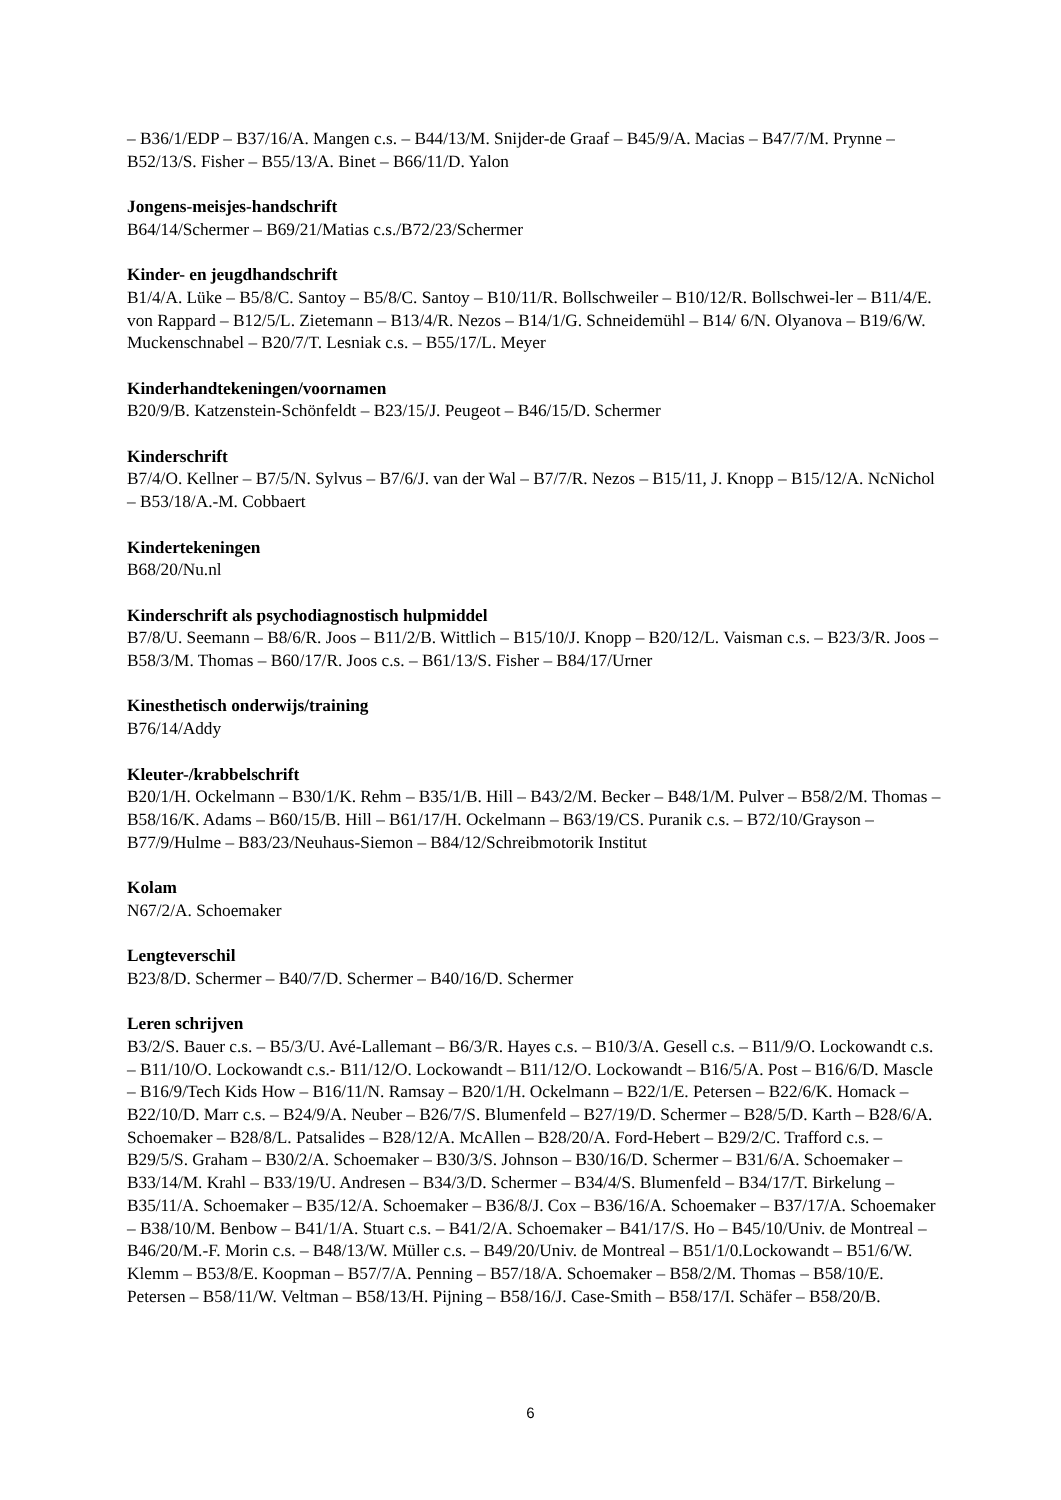– B36/1/EDP – B37/16/A. Mangen c.s. – B44/13/M. Snijder-de Graaf – B45/9/A. Macias – B47/7/M. Prynne – B52/13/S. Fisher – B55/13/A. Binet – B66/11/D. Yalon
Jongens-meisjes-handschrift
B64/14/Schermer – B69/21/Matias c.s./B72/23/Schermer
Kinder- en jeugdhandschrift
B1/4/A. Lüke – B5/8/C. Santoy – B5/8/C. Santoy – B10/11/R. Bollschweiler – B10/12/R. Bollschwei-ler – B11/4/E. von Rappard – B12/5/L. Zietemann – B13/4/R. Nezos – B14/1/G. Schneidemühl – B14/ 6/N. Olyanova – B19/6/W. Muckenschnabel – B20/7/T. Lesniak c.s. – B55/17/L. Meyer
Kinderhandtekeningen/voornamen
B20/9/B. Katzenstein-Schönfeldt – B23/15/J. Peugeot – B46/15/D. Schermer
Kinderschrift
B7/4/O. Kellner – B7/5/N. Sylvus – B7/6/J. van der Wal – B7/7/R. Nezos – B15/11, J. Knopp – B15/12/A. NcNichol – B53/18/A.-M. Cobbaert
Kindertekeningen
B68/20/Nu.nl
Kinderschrift als psychodiagnostisch hulpmiddel
B7/8/U. Seemann – B8/6/R. Joos – B11/2/B. Wittlich – B15/10/J. Knopp – B20/12/L. Vaisman c.s. – B23/3/R. Joos – B58/3/M. Thomas – B60/17/R. Joos c.s. – B61/13/S. Fisher – B84/17/Urner
Kinesthetisch onderwijs/training
B76/14/Addy
Kleuter-/krabbelschrift
B20/1/H. Ockelmann – B30/1/K. Rehm – B35/1/B. Hill – B43/2/M. Becker – B48/1/M. Pulver – B58/2/M. Thomas – B58/16/K. Adams – B60/15/B. Hill – B61/17/H. Ockelmann – B63/19/CS. Puranik c.s. – B72/10/Grayson – B77/9/Hulme – B83/23/Neuhaus-Siemon – B84/12/Schreibmotorik Institut
Kolam
N67/2/A. Schoemaker
Lengteverschil
B23/8/D. Schermer – B40/7/D. Schermer – B40/16/D. Schermer
Leren schrijven
B3/2/S. Bauer c.s. – B5/3/U. Avé-Lallemant – B6/3/R. Hayes c.s. – B10/3/A. Gesell c.s. – B11/9/O. Lockowandt c.s. – B11/10/O. Lockowandt c.s.- B11/12/O. Lockowandt – B11/12/O. Lockowandt – B16/5/A. Post – B16/6/D. Mascle – B16/9/Tech Kids How – B16/11/N. Ramsay – B20/1/H. Ockelmann – B22/1/E. Petersen – B22/6/K. Homack – B22/10/D. Marr c.s. – B24/9/A. Neuber – B26/7/S. Blumenfeld – B27/19/D. Schermer – B28/5/D. Karth – B28/6/A. Schoemaker – B28/8/L. Patsalides – B28/12/A. McAllen – B28/20/A. Ford-Hebert – B29/2/C. Trafford c.s. – B29/5/S. Graham – B30/2/A. Schoemaker – B30/3/S. Johnson – B30/16/D. Schermer – B31/6/A. Schoemaker – B33/14/M. Krahl – B33/19/U. Andresen – B34/3/D. Schermer – B34/4/S. Blumenfeld – B34/17/T. Birkelung – B35/11/A. Schoemaker – B35/12/A. Schoemaker – B36/8/J. Cox – B36/16/A. Schoemaker – B37/17/A. Schoemaker – B38/10/M. Benbow – B41/1/A. Stuart c.s. – B41/2/A. Schoemaker – B41/17/S. Ho – B45/10/Univ. de Montreal – B46/20/M.-F. Morin c.s. – B48/13/W. Müller c.s. – B49/20/Univ. de Montreal – B51/1/0.Lockowandt – B51/6/W. Klemm – B53/8/E. Koopman – B57/7/A. Penning – B57/18/A. Schoemaker – B58/2/M. Thomas – B58/10/E. Petersen – B58/11/W. Veltman – B58/13/H. Pijning – B58/16/J. Case-Smith – B58/17/I. Schäfer – B58/20/B.
6